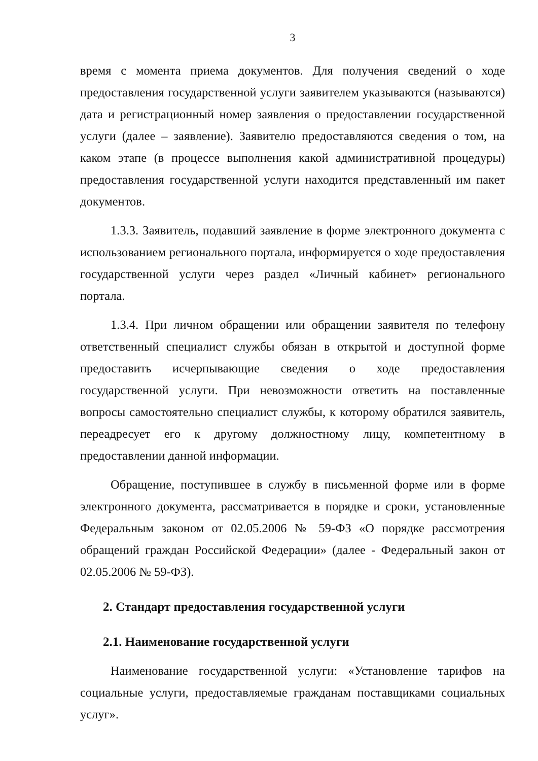3
время с момента приема документов. Для получения сведений о ходе предоставления государственной услуги заявителем указываются (называются) дата и регистрационный номер заявления о предоставлении государственной услуги (далее – заявление). Заявителю предоставляются сведения о том, на каком этапе (в процессе выполнения какой административной процедуры) предоставления государственной услуги находится представленный им пакет документов.
1.3.3. Заявитель, подавший заявление в форме электронного документа с использованием регионального портала, информируется о ходе предоставления государственной услуги через раздел «Личный кабинет» регионального портала.
1.3.4. При личном обращении или обращении заявителя по телефону ответственный специалист службы обязан в открытой и доступной форме предоставить исчерпывающие сведения о ходе предоставления государственной услуги. При невозможности ответить на поставленные вопросы самостоятельно специалист службы, к которому обратился заявитель, переадресует его к другому должностному лицу, компетентному в предоставлении данной информации.
Обращение, поступившее в службу в письменной форме или в форме электронного документа, рассматривается в порядке и сроки, установленные Федеральным законом от 02.05.2006 № 59-ФЗ «О порядке рассмотрения обращений граждан Российской Федерации» (далее - Федеральный закон от 02.05.2006 № 59-ФЗ).
2. Стандарт предоставления государственной услуги
2.1. Наименование государственной услуги
Наименование государственной услуги: «Установление тарифов на социальные услуги, предоставляемые гражданам поставщиками социальных услуг».